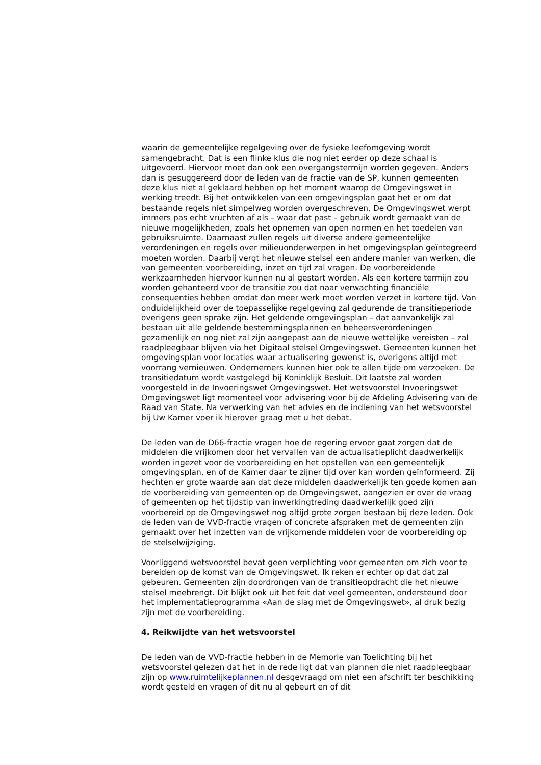waarin de gemeentelijke regelgeving over de fysieke leefomgeving wordt samengebracht. Dat is een flinke klus die nog niet eerder op deze schaal is uitgevoerd. Hiervoor moet dan ook een overgangstermijn worden gegeven. Anders dan is gesuggereerd door de leden van de fractie van de SP, kunnen gemeenten deze klus niet al geklaard hebben op het moment waarop de Omgevingswet in werking treedt. Bij het ontwikkelen van een omgevingsplan gaat het er om dat bestaande regels niet simpelweg worden overgeschreven. De Omgevingswet werpt immers pas echt vruchten af als – waar dat past – gebruik wordt gemaakt van de nieuwe mogelijkheden, zoals het opnemen van open normen en het toedelen van gebruiksruimte. Daarnaast zullen regels uit diverse andere gemeentelijke verordeningen en regels over milieuonderwerpen in het omgevingsplan geïntegreerd moeten worden. Daarbij vergt het nieuwe stelsel een andere manier van werken, die van gemeenten voorbereiding, inzet en tijd zal vragen. De voorbereidende werkzaamheden hiervoor kunnen nu al gestart worden. Als een kortere termijn zou worden gehanteerd voor de transitie zou dat naar verwachting financiële consequenties hebben omdat dan meer werk moet worden verzet in kortere tijd. Van onduidelijkheid over de toepasselijke regelgeving zal gedurende de transitieperiode overigens geen sprake zijn. Het geldende omgevingsplan – dat aanvankelijk zal bestaan uit alle geldende bestemmingsplannen en beheersverordeningen gezamenlijk en nog niet zal zijn aangepast aan de nieuwe wettelijke vereisten – zal raadpleegbaar blijven via het Digitaal stelsel Omgevingswet. Gemeenten kunnen het omgevingsplan voor locaties waar actualisering gewenst is, overigens altijd met voorrang vernieuwen. Ondernemers kunnen hier ook te allen tijde om verzoeken. De transitiedatum wordt vastgelegd bij Koninklijk Besluit. Dit laatste zal worden voorgesteld in de Invoeringswet Omgevingswet. Het wetsvoorstel Invoeringswet Omgevingswet ligt momenteel voor advisering voor bij de Afdeling Advisering van de Raad van State. Na verwerking van het advies en de indiening van het wetsvoorstel bij Uw Kamer voer ik hierover graag met u het debat.
De leden van de D66-fractie vragen hoe de regering ervoor gaat zorgen dat de middelen die vrijkomen door het vervallen van de actualisatieplicht daadwerkelijk worden ingezet voor de voorbereiding en het opstellen van een gemeentelijk omgevingsplan, en of de Kamer daar te zijner tijd over kan worden geïnformeerd. Zij hechten er grote waarde aan dat deze middelen daadwerkelijk ten goede komen aan de voorbereiding van gemeenten op de Omgevingswet, aangezien er over de vraag of gemeenten op het tijdstip van inwerkingtreding daadwerkelijk goed zijn voorbereid op de Omgevingswet nog altijd grote zorgen bestaan bij deze leden. Ook de leden van de VVD-fractie vragen of concrete afspraken met de gemeenten zijn gemaakt over het inzetten van de vrijkomende middelen voor de voorbereiding op de stelselwijziging.
Voorliggend wetsvoorstel bevat geen verplichting voor gemeenten om zich voor te bereiden op de komst van de Omgevingswet. Ik reken er echter op dat dat zal gebeuren. Gemeenten zijn doordrongen van de transitieopdracht die het nieuwe stelsel meebrengt. Dit blijkt ook uit het feit dat veel gemeenten, ondersteund door het implementatieprogramma «Aan de slag met de Omgevingswet», al druk bezig zijn met de voorbereiding.
4. Reikwijdte van het wetsvoorstel
De leden van de VVD-fractie hebben in de Memorie van Toelichting bij het wetsvoorstel gelezen dat het in de rede ligt dat van plannen die niet raadpleegbaar zijn op www.ruimtelijkeplannen.nl desgevraagd om niet een afschrift ter beschikking wordt gesteld en vragen of dit nu al gebeurt en of dit